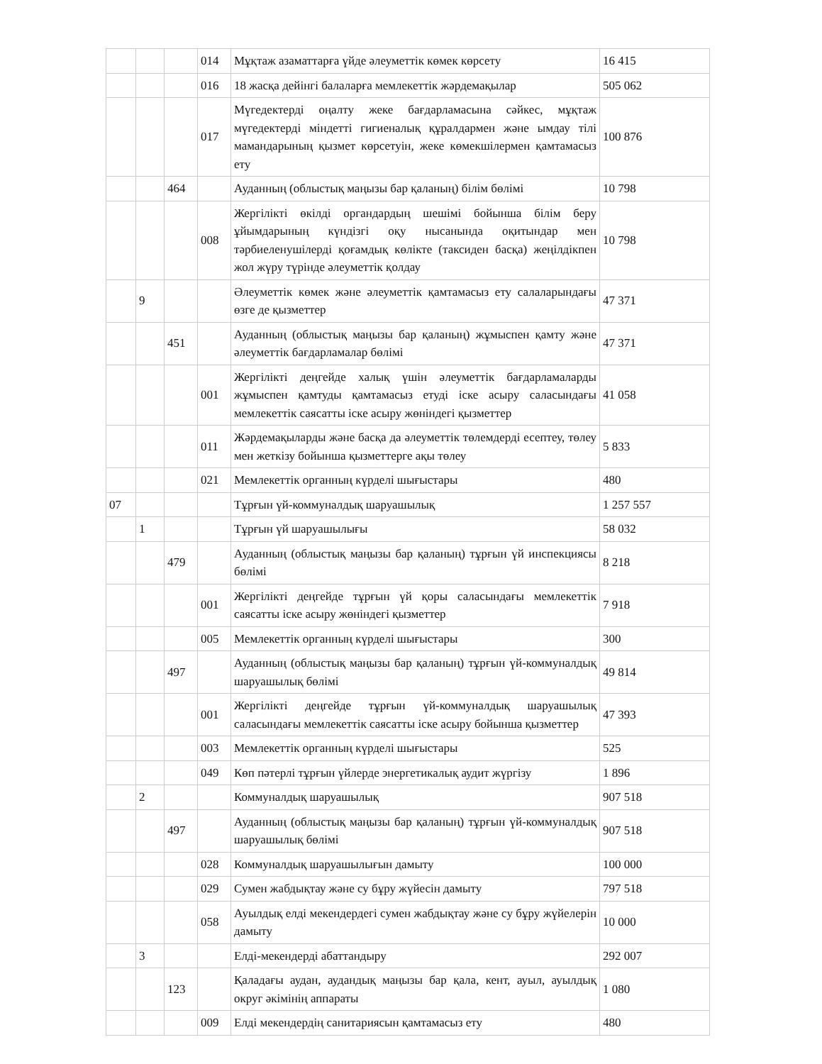| | | | 014 | Мұқтаж азаматтарға үйде әлеуметтік көмек көрсету | 16 415 |
| | | | 016 | 18 жасқа дейінгі балаларға мемлекеттік жәрдемақылар | 505 062 |
| | | | 017 | Мүгедектерді оңалту жеке бағдарламасына сәйкес, мұқтаж мүгедектерді міндетті гигиеналық құралдармен және ымдау тілі мамандарының қызмет көрсетуін, жеке көмекшілермен қамтамасыз ету | 100 876 |
| | | 464 | | Ауданның (облыстық маңызы бар қаланың) білім бөлімі | 10 798 |
| | | | 008 | Жергілікті өкілді органдардың шешімі бойынша білім беру ұйымдарының күндізгі оқу нысанында оқитындар мен тәрбиеленушілерді қоғамдық көлікте (таксиден басқа) жеңілдікпен жол жүру түрінде әлеуметтік қолдау | 10 798 |
| | 9 | | | Әлеуметтік көмек және әлеуметтік қамтамасыз ету салаларындағы өзге де қызметтер | 47 371 |
| | | 451 | | Ауданның (облыстық маңызы бар қаланың) жұмыспен қамту және әлеуметтік бағдарламалар бөлімі | 47 371 |
| | | | 001 | Жергілікті деңгейде халық үшін әлеуметтік бағдарламаларды жұмыспен қамтуды қамтамасыз етуді іске асыру саласындағы мемлекеттік саясатты іске асыру жөніндегі қызметтер | 41 058 |
| | | | 011 | Жәрдемақыларды және басқа да әлеуметтік төлемдерді есептеу, төлеу мен жеткізу бойынша қызметтерге ақы төлеу | 5 833 |
| | | | 021 | Мемлекеттік органның күрделі шығыстары | 480 |
| 07 | | | | Тұрғын үй-коммуналдық шаруашылық | 1 257 557 |
| | 1 | | | Тұрғын үй шаруашылығы | 58 032 |
| | | 479 | | Ауданның (облыстық маңызы бар қаланың) тұрғын үй инспекциясы бөлімі | 8 218 |
| | | | 001 | Жергілікті деңгейде тұрғын үй қоры саласындағы мемлекеттік саясатты іске асыру жөніндегі қызметтер | 7 918 |
| | | | 005 | Мемлекеттік органның күрделі шығыстары | 300 |
| | | 497 | | Ауданның (облыстық маңызы бар қаланың) тұрғын үй-коммуналдық шаруашылық бөлімі | 49 814 |
| | | | 001 | Жергілікті деңгейде тұрғын үй-коммуналдық шаруашылық саласындағы мемлекеттік саясатты іске асыру бойынша қызметтер | 47 393 |
| | | | 003 | Мемлекеттік органның күрделі шығыстары | 525 |
| | | | 049 | Көп пәтерлі тұрғын үйлерде энергетикалық аудит жүргізу | 1 896 |
| | 2 | | | Коммуналдық шаруашылық | 907 518 |
| | | 497 | | Ауданның (облыстық маңызы бар қаланың) тұрғын үй-коммуналдық шаруашылық бөлімі | 907 518 |
| | | | 028 | Коммуналдық шаруашылығын дамыту | 100 000 |
| | | | 029 | Сумен жабдықтау және су бұру жүйесін дамыту | 797 518 |
| | | | 058 | Ауылдық елді мекендердегі сумен жабдықтау және су бұру жүйелерін дамыту | 10 000 |
| | 3 | | | Елді-мекендерді абаттандыру | 292 007 |
| | | 123 | | Қаладағы аудан, аудандық маңызы бар қала, кент, ауыл, ауылдық округ әкімінің аппараты | 1 080 |
| | | | 009 | Елді мекендердің санитариясын қамтамасыз ету | 480 |